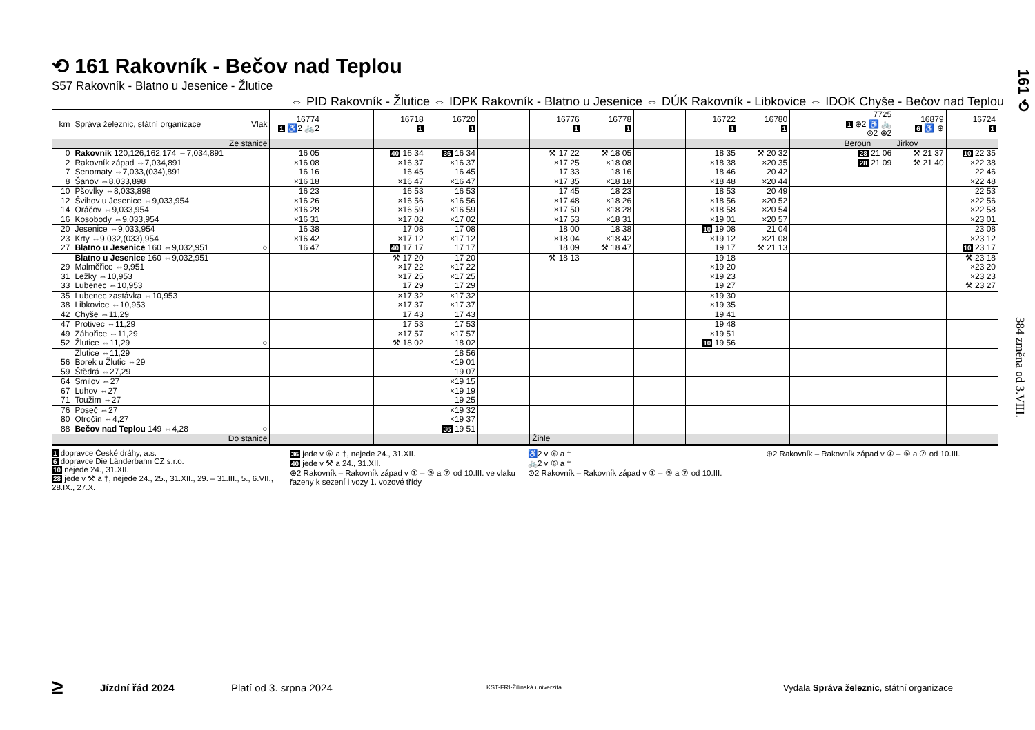⟲ 161 Rakovník - Bečov nad Teplou
S57 Rakovník - Blatno u Jesenice - Žlutice
⇔ PID Rakovník - Žlutice ⇔ IDPK Rakovník - Blatno u Jesenice ⇔ DÚK Rakovník - Libkovice ⇔ IDOK Chyše - Bečov nad Teplou
| km | Správa železnic, státní organizace Vlak | 16774 1 ♿2 🚲2 | | 16718 1 | 16720 1 | | 16776 1 | 16778 1 | | 16722 1 | 16780 1 | | 7725 1 ⊕2 ♿ 🚲 ⊙2 ⊕2 | 16879 6 ♿ ⊕ | 16724 1 |
| | Ze stanice | | | | | | | | | | | | Beroun | Jirkov | |
| 0 | Rakovník 120,126,162,174 ⇔7,034,891 | 16 05 | | 40 16 34 | 36 16 34 | | ⚒ 17 22 | ⚒ 18 05 | | 18 35 | ⚒ 20 32 | | 28 21 06 | ⚒ 21 37 | 10 22 35 |
| 2 | Rakovník západ ⇔7,034,891 | ×16 08 | | ×16 37 | ×16 37 | | ×17 25 | ×18 08 | | ×18 38 | ×20 35 | | 28 21 09 | ⚒ 21 40 | ×22 38 |
| 7 | Senomaty ⇔7,033,(034),891 | 16 16 | | 16 45 | 16 45 | | 17 33 | 18 16 | | 18 46 | 20 42 | | | | 22 46 |
| 8 | Šanov ⇔8,033,898 | ×16 18 | | ×16 47 | ×16 47 | | ×17 35 | ×18 18 | | ×18 48 | ×20 44 | | | | ×22 48 |
| 10 | Pšovlky ⇔8,033,898 | 16 23 | | 16 53 | 16 53 | | 17 45 | 18 23 | | 18 53 | 20 49 | | | | 22 53 |
| 12 | Švihov u Jesenice ⇔9,033,954 | ×16 26 | | ×16 56 | ×16 56 | | ×17 48 | ×18 26 | | ×18 56 | ×20 52 | | | | ×22 56 |
| 14 | Oráčov ⇔9,033,954 | ×16 28 | | ×16 59 | ×16 59 | | ×17 50 | ×18 28 | | ×18 58 | ×20 54 | | | | ×22 58 |
| 16 | Kosobody ⇔9,033,954 | ×16 31 | | ×17 02 | ×17 02 | | ×17 53 | ×18 31 | | ×19 01 | ×20 57 | | | | ×23 01 |
| 20 | Jesenice ⇔9,033,954 | 16 38 | | 17 08 | 17 08 | | 18 00 | 18 38 | | 10 19 08 | 21 04 | | | | 23 08 |
| 23 | Krty ⇔9,032,(033),954 | ×16 42 | | ×17 12 | ×17 12 | | ×18 04 | ×18 42 | | ×19 12 | ×21 08 | | | | ×23 12 |
| 27 | Blatno u Jesenice 160 ⇔9,032,951 ○ | 16 47 | | 40 17 17 | 17 17 | | 18 09 | ⚒ 18 47 | | 19 17 | ⚒ 21 13 | | | | 10 23 17 |
| | Blatno u Jesenice 160 ⇔9,032,951 | | | ⚒ 17 20 | 17 20 | | ⚒ 18 13 | | | 19 18 | | | | | ⚒ 23 18 |
| 29 | Malměřice ⇔9,951 | | | ×17 22 | ×17 22 | | | | | ×19 20 | | | | | ×23 20 |
| 31 | Ležky ⇔10,953 | | | ×17 25 | ×17 25 | | | | | ×19 23 | | | | | ×23 23 |
| 33 | Lubenec ⇔10,953 | | | 17 29 | 17 29 | | | | | 19 27 | | | | | ⚒ 23 27 |
| 35 | Lubenec zastávka ⇔10,953 | | | ×17 32 | ×17 32 | | | | | ×19 30 | | | | | |
| 38 | Libkovice ⇔10,953 | | | ×17 37 | ×17 37 | | | | | ×19 35 | | | | | |
| 42 | Chyše ⇔11,29 | | | 17 43 | 17 43 | | | | | 19 41 | | | | | |
| 47 | Protivec ⇔11,29 | | | 17 53 | 17 53 | | | | | 19 48 | | | | | |
| 49 | Záhořice ⇔11,29 | | | ×17 57 | ×17 57 | | | | | ×19 51 | | | | | |
| 52 | Žlutice ⇔11,29 ○ | | | ⚒ 18 02 | 18 02 | | | | | 10 19 56 | | | | | |
| | Žlutice ⇔11,29 | | | | 18 56 | | | | | | | | | | |
| 56 | Borek u Žlutic ⇔29 | | | | ×19 01 | | | | | | | | | | |
| 59 | Štědrá ⇔27,29 | | | | 19 07 | | | | | | | | | | |
| 64 | Smilov ⇔27 | | | | ×19 15 | | | | | | | | | | |
| 67 | Luhov ⇔27 | | | | ×19 19 | | | | | | | | | | |
| 71 | Toužim ⇔27 | | | | 19 25 | | | | | | | | | | |
| 76 | Poseč ⇔27 | | | | ×19 32 | | | | | | | | | | |
| 80 | Otročín ⇔4,27 | | | | ×19 37 | | | | | | | | | | |
| 88 | Bečov nad Teplou 149 ⇔4,28 ○ | | | | 36 19 51 | | | | | | | | | | |
| | Do stanice | | | | | | Žihle | | | | | | | | |
1 dopravce České dráhy, a.s.
6 dopravce Die Länderbahn CZ s.r.o.
10 nejede 24., 31.XII.
28 jede v ⚒ a †, nejede 24., 25., 31.XII., 29. – 31.III., 5., 6.VII., 28.IX., 27.X.
36 jede v ⑥ a †, nejede 24., 31.XII.
40 jede v ⚒ a 24., 31.XII.
⊕2 Rakovník – Rakovník západ v ① – ⑤ a ⑦ od 10.III. ve vlaku řazeny k sezení i vozy 1. vozové třídy
♿2 v ⑥ a †
🚲2 v ⑥ a †
⊙2 Rakovník – Rakovník západ v ① – ⑤ a ⑦ od 10.III.
⊕2 Rakovník – Rakovník západ v ① – ⑤ a ⑦ od 10.III.
161 ⟲
384 změna od 3.VIII.
≥ Jízdní řád 2024 Platí od 3. srpna 2024 KST-FRI-Žilinská univerzita Vydala Správa železnic, státní organizace